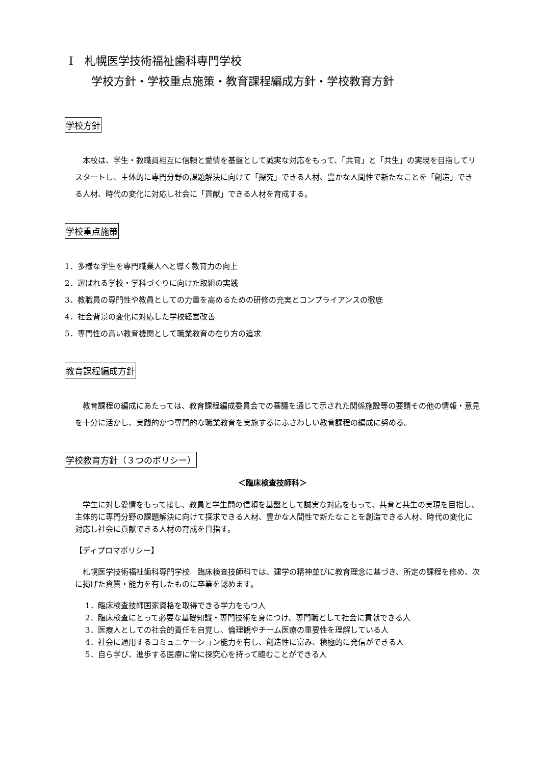Ⅰ　札幌医学技術福祉歯科専門学校
　　学校方針・学校重点施策・教育課程編成方針・学校教育方針
学校方針
　本校は、学生・教職員相互に信頼と愛情を基盤として誠実な対応をもって、「共育」と「共生」の実現を目指してリスタートし、主体的に専門分野の課題解決に向けて「探究」できる人材、豊かな人間性で新たなことを「創造」できる人材、時代の変化に対応し社会に「貢献」できる人材を育成する。
学校重点施策
1．多様な学生を専門職業人へと導く教育力の向上
2．選ばれる学校・学科づくりに向けた取組の実践
3．教職員の専門性や教員としての力量を高めるための研修の充実とコンプライアンスの徹底
4．社会背景の変化に対応した学校経営改善
5．専門性の高い教育機関として職業教育の在り方の追求
教育課程編成方針
　教育課程の編成にあたっては、教育課程編成委員会での審議を通じて示された関係施設等の要請その他の情報・意見を十分に活かし、実践的かつ専門的な職業教育を実施するにふさわしい教育課程の編成に努める。
学校教育方針（３つのポリシー）
＜臨床検査技師科＞
　学生に対し愛情をもって接し、教員と学生間の信頼を基盤として誠実な対応をもって、共育と共生の実現を目指し、主体的に専門分野の課題解決に向けて探求できる人材、豊かな人間性で新たなことを創造できる人材、時代の変化に対応し社会に貢献できる人材の育成を目指す。
【ディプロマポリシー】
　札幌医学技術福祉歯科専門学校　臨床検査技師科では、建学の精神並びに教育理念に基づき、所定の課程を修め、次に掲げた資質・能力を有したものに卒業を認めます。
1．臨床検査技師国家資格を取得できる学力をもつ人
2．臨床検査にとって必要な基礎知識・専門技術を身につけ、専門職として社会に貢献できる人
3．医療人としての社会的責任を自覚し、倫理観やチーム医療の重要性を理解している人
4．社会に通用するコミュニケーション能力を有し、創造性に富み、積極的に発信ができる人
5．自ら学び、進歩する医療に常に探究心を持って臨むことができる人